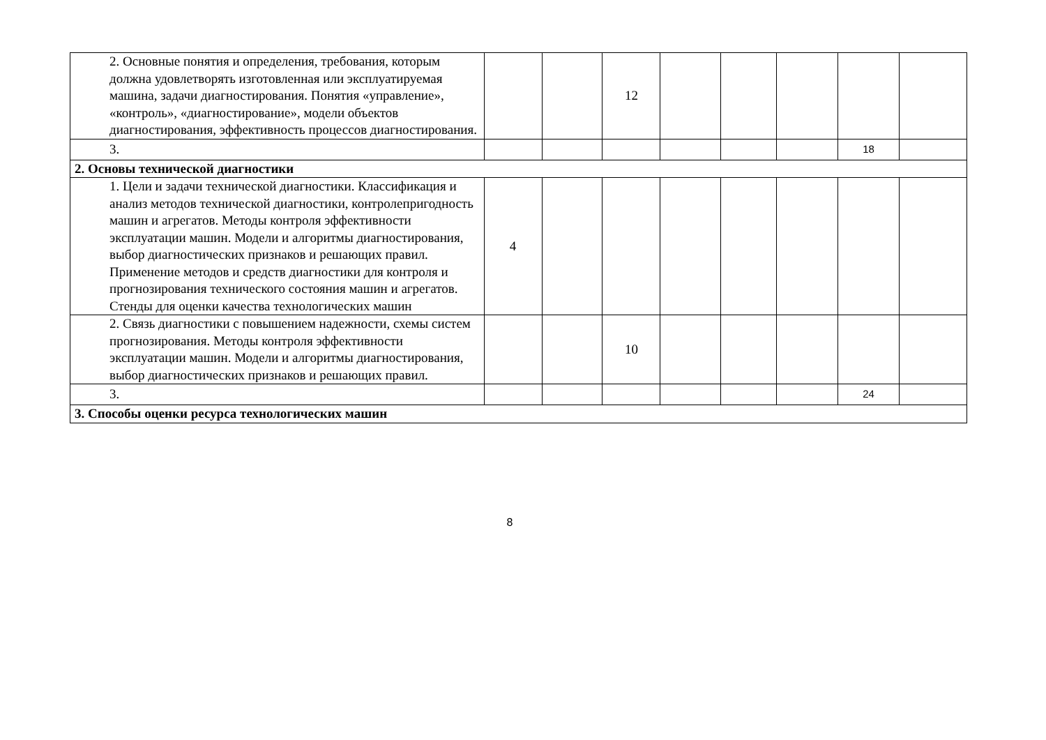| 2. Основные понятия и определения, требования, которым должна удовлетворять изготовленная или эксплуатируемая машина, задачи диагностирования. Понятия «управление», «контроль», «диагностирование», модели объектов диагностирования, эффективность процессов диагностирования. | | | 12 | | | | | |
| 3. | | | | | | | 18 | |
| 2. Основы технической диагностики | | | | | | | | |
| 1. Цели и задачи технической диагностики. Классификация и анализ методов технической диагностики, контролепригодность машин и агрегатов. Методы контроля эффективности эксплуатации машин. Модели и алгоритмы диагностирования, выбор диагностических признаков и решающих правил. Применение методов и средств диагностики для контроля и прогнозирования технического состояния машин и агрегатов. Стенды для оценки качества технологических машин | 4 | | | | | | | |
| 2. Связь диагностики с повышением надежности, схемы систем прогнозирования. Методы контроля эффективности эксплуатации машин. Модели и алгоритмы диагностирования, выбор диагностических признаков и решающих правил. | | | 10 | | | | | |
| 3. | | | | | | | 24 | |
| 3. Способы оценки ресурса технологических машин | | | | | | | | |
8